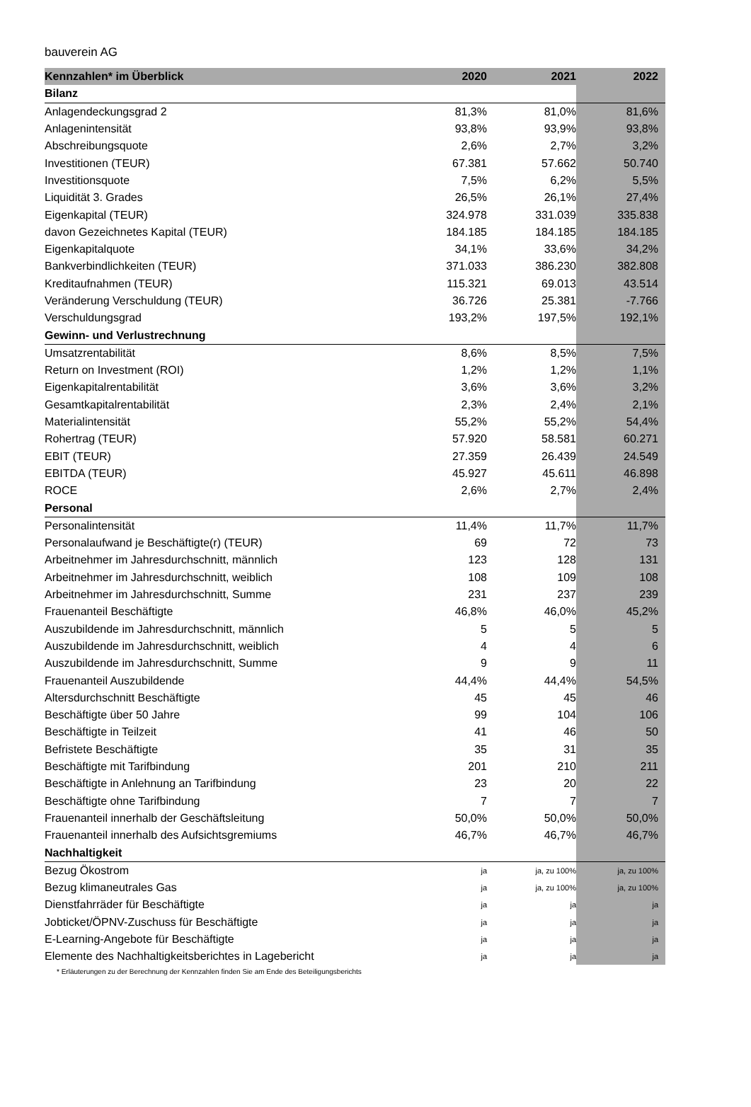bauverein AG
| Kennzahlen* im Überblick | 2020 | 2021 | 2022 |
| --- | --- | --- | --- |
| Bilanz | | | |
| Anlagendeckungsgrad 2 | 81,3% | 81,0% | 81,6% |
| Anlagenintensität | 93,8% | 93,9% | 93,8% |
| Abschreibungsquote | 2,6% | 2,7% | 3,2% |
| Investitionen (TEUR) | 67.381 | 57.662 | 50.740 |
| Investitionsquote | 7,5% | 6,2% | 5,5% |
| Liquidität 3. Grades | 26,5% | 26,1% | 27,4% |
| Eigenkapital (TEUR) | 324.978 | 331.039 | 335.838 |
| davon Gezeichnetes Kapital (TEUR) | 184.185 | 184.185 | 184.185 |
| Eigenkapitalquote | 34,1% | 33,6% | 34,2% |
| Bankverbindlichkeiten (TEUR) | 371.033 | 386.230 | 382.808 |
| Kreditaufnahmen (TEUR) | 115.321 | 69.013 | 43.514 |
| Veränderung Verschuldung (TEUR) | 36.726 | 25.381 | -7.766 |
| Verschuldungsgrad | 193,2% | 197,5% | 192,1% |
| Gewinn- und Verlustrechnung | | | |
| Umsatzrentabilität | 8,6% | 8,5% | 7,5% |
| Return on Investment (ROI) | 1,2% | 1,2% | 1,1% |
| Eigenkapitalrentabilität | 3,6% | 3,6% | 3,2% |
| Gesamtkapitalrentabilität | 2,3% | 2,4% | 2,1% |
| Materialintensität | 55,2% | 55,2% | 54,4% |
| Rohertrag (TEUR) | 57.920 | 58.581 | 60.271 |
| EBIT (TEUR) | 27.359 | 26.439 | 24.549 |
| EBITDA (TEUR) | 45.927 | 45.611 | 46.898 |
| ROCE | 2,6% | 2,7% | 2,4% |
| Personal | | | |
| Personalintensität | 11,4% | 11,7% | 11,7% |
| Personalaufwand je Beschäftigte(r) (TEUR) | 69 | 72 | 73 |
| Arbeitnehmer im Jahresdurchschnitt, männlich | 123 | 128 | 131 |
| Arbeitnehmer im Jahresdurchschnitt, weiblich | 108 | 109 | 108 |
| Arbeitnehmer im Jahresdurchschnitt, Summe | 231 | 237 | 239 |
| Frauenanteil Beschäftigte | 46,8% | 46,0% | 45,2% |
| Auszubildende im Jahresdurchschnitt, männlich | 5 | 5 | 5 |
| Auszubildende im Jahresdurchschnitt, weiblich | 4 | 4 | 6 |
| Auszubildende im Jahresdurchschnitt, Summe | 9 | 9 | 11 |
| Frauenanteil Auszubildende | 44,4% | 44,4% | 54,5% |
| Altersdurchschnitt Beschäftigte | 45 | 45 | 46 |
| Beschäftigte über 50 Jahre | 99 | 104 | 106 |
| Beschäftigte in Teilzeit | 41 | 46 | 50 |
| Befristete Beschäftigte | 35 | 31 | 35 |
| Beschäftigte mit Tarifbindung | 201 | 210 | 211 |
| Beschäftigte in Anlehnung an Tarifbindung | 23 | 20 | 22 |
| Beschäftigte ohne Tarifbindung | 7 | 7 | 7 |
| Frauenanteil innerhalb der Geschäftsleitung | 50,0% | 50,0% | 50,0% |
| Frauenanteil innerhalb des Aufsichtsgremiums | 46,7% | 46,7% | 46,7% |
| Nachhaltigkeit | | | |
| Bezug Ökostrom | ja | ja, zu 100% | ja, zu 100% |
| Bezug klimaneutrales Gas | ja | ja, zu 100% | ja, zu 100% |
| Dienstfahrräder für Beschäftigte | ja | ja | ja |
| Jobticket/ÖPNV-Zuschuss für Beschäftigte | ja | ja | ja |
| E-Learning-Angebote für Beschäftigte | ja | ja | ja |
| Elemente des Nachhaltigkeitsberichtes in Lagebericht | ja | ja | ja |
* Erläuterungen zu der Berechnung der Kennzahlen finden Sie am Ende des Beteiligungsberichts